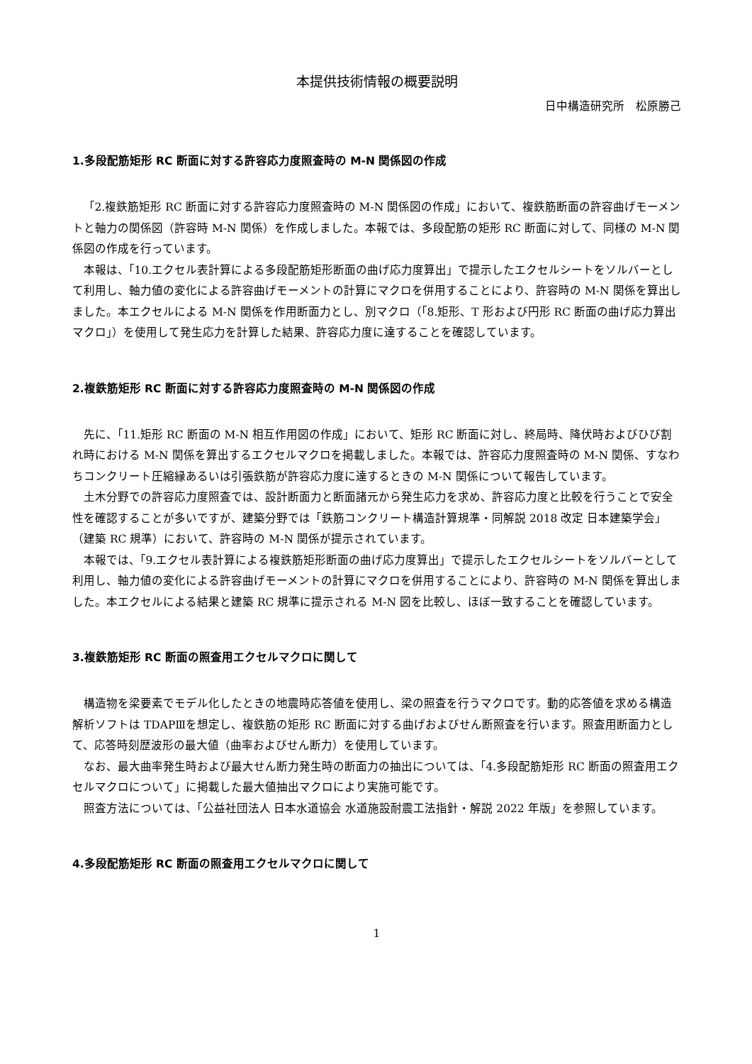本提供技術情報の概要説明
日中構造研究所　松原勝己
1.多段配筋矩形 RC 断面に対する許容応力度照査時の M-N 関係図の作成
「2.複鉄筋矩形 RC 断面に対する許容応力度照査時の M-N 関係図の作成」において、複鉄筋断面の許容曲げモーメントと軸力の関係図（許容時 M-N 関係）を作成しました。本報では、多段配筋の矩形 RC 断面に対して、同様の M-N 関係図の作成を行っています。
本報は、「10.エクセル表計算による多段配筋矩形断面の曲げ応力度算出」で提示したエクセルシートをソルバーとして利用し、軸力値の変化による許容曲げモーメントの計算にマクロを併用することにより、許容時の M-N 関係を算出しました。本エクセルによる M-N 関係を作用断面力とし、別マクロ（「8.矩形、T 形および円形 RC 断面の曲げ応力算出マクロ」）を使用して発生応力を計算した結果、許容応力度に達することを確認しています。
2.複鉄筋矩形 RC 断面に対する許容応力度照査時の M-N 関係図の作成
先に、「11.矩形 RC 断面の M-N 相互作用図の作成」において、矩形 RC 断面に対し、終局時、降伏時およびひび割れ時における M-N 関係を算出するエクセルマクロを掲載しました。本報では、許容応力度照査時の M-N 関係、すなわちコンクリート圧縮縁あるいは引張鉄筋が許容応力度に達するときの M-N 関係について報告しています。
土木分野での許容応力度照査では、設計断面力と断面諸元から発生応力を求め、許容応力度と比較を行うことで安全性を確認することが多いですが、建築分野では「鉄筋コンクリート構造計算規準・同解説 2018 改定 日本建築学会」（建築 RC 規準）において、許容時の M-N 関係が提示されています。
本報では、「9.エクセル表計算による複鉄筋矩形断面の曲げ応力度算出」で提示したエクセルシートをソルバーとして利用し、軸力値の変化による許容曲げモーメントの計算にマクロを併用することにより、許容時の M-N 関係を算出しました。本エクセルによる結果と建築 RC 規準に提示される M-N 図を比較し、ほぼ一致することを確認しています。
3.複鉄筋矩形 RC 断面の照査用エクセルマクロに関して
構造物を梁要素でモデル化したときの地震時応答値を使用し、梁の照査を行うマクロです。動的応答値を求める構造解析ソフトは TDAPⅢを想定し、複鉄筋の矩形 RC 断面に対する曲げおよびせん断照査を行います。照査用断面力として、応答時刻歴波形の最大値（曲率およびせん断力）を使用しています。
なお、最大曲率発生時および最大せん断力発生時の断面力の抽出については、「4.多段配筋矩形 RC 断面の照査用エクセルマクロについて」に掲載した最大値抽出マクロにより実施可能です。
照査方法については、「公益社団法人 日本水道協会 水道施設耐震工法指針・解説 2022 年版」を参照しています。
4.多段配筋矩形 RC 断面の照査用エクセルマクロに関して
1